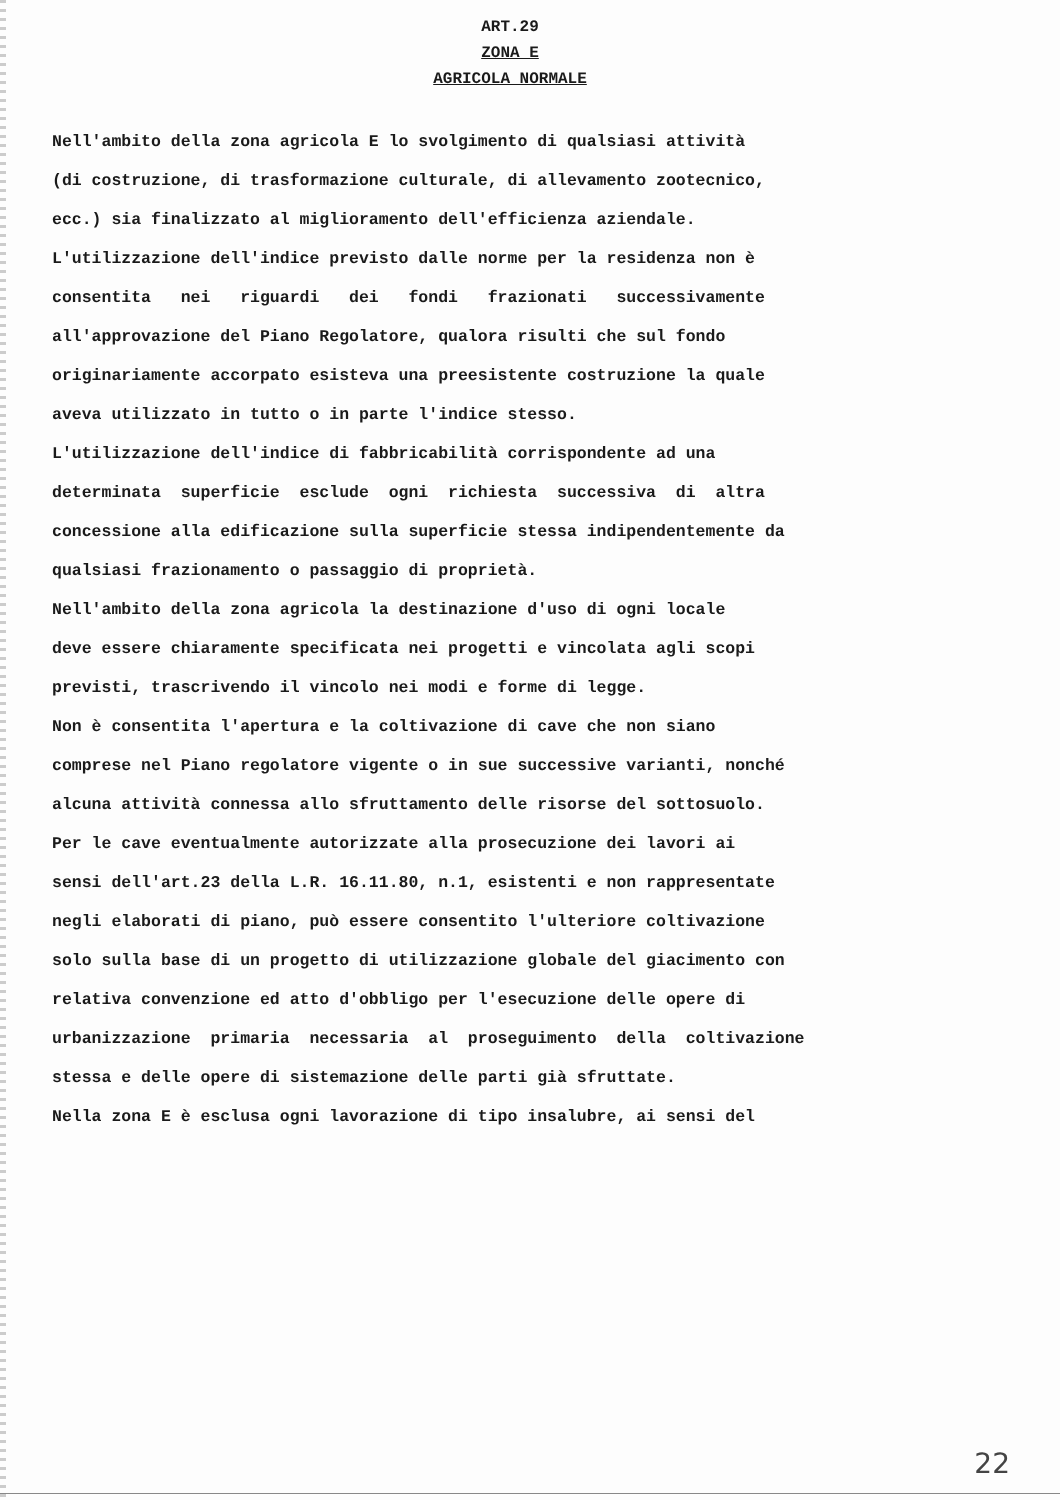ART.29
ZONA E
AGRICOLA NORMALE
Nell'ambito della zona agricola E lo svolgimento di qualsiasi attività (di costruzione, di trasformazione culturale, di allevamento zootecnico, ecc.) sia finalizzato al miglioramento dell'efficienza aziendale. L'utilizzazione dell'indice previsto dalle norme per la residenza non è consentita nei riguardi dei fondi frazionati successivamente all'approvazione del Piano Regolatore, qualora risulti che sul fondo originariamente accorpato esisteva una preesistente costruzione la quale aveva utilizzato in tutto o in parte l'indice stesso. L'utilizzazione dell'indice di fabbricabilità corrispondente ad una determinata superficie esclude ogni richiesta successiva di altra concessione alla edificazione sulla superficie stessa indipendentemente da qualsiasi frazionamento o passaggio di proprietà. Nell'ambito della zona agricola la destinazione d'uso di ogni locale deve essere chiaramente specificata nei progetti e vincolata agli scopi previsti, trascrivendo il vincolo nei modi e forme di legge. Non è consentita l'apertura e la coltivazione di cave che non siano comprese nel Piano regolatore vigente o in sue successive varianti, nonché alcuna attività connessa allo sfruttamento delle risorse del sottosuolo. Per le cave eventualmente autorizzate alla prosecuzione dei lavori ai sensi dell'art.23 della L.R. 16.11.80, n.1, esistenti e non rappresentate negli elaborati di piano, può essere consentito l'ulteriore coltivazione solo sulla base di un progetto di utilizzazione globale del giacimento con relativa convenzione ed atto d'obbligo per l'esecuzione delle opere di urbanizzazione primaria necessaria al proseguimento della coltivazione stessa e delle opere di sistemazione delle parti già sfruttate. Nella zona E è esclusa ogni lavorazione di tipo insalubre, ai sensi del
22